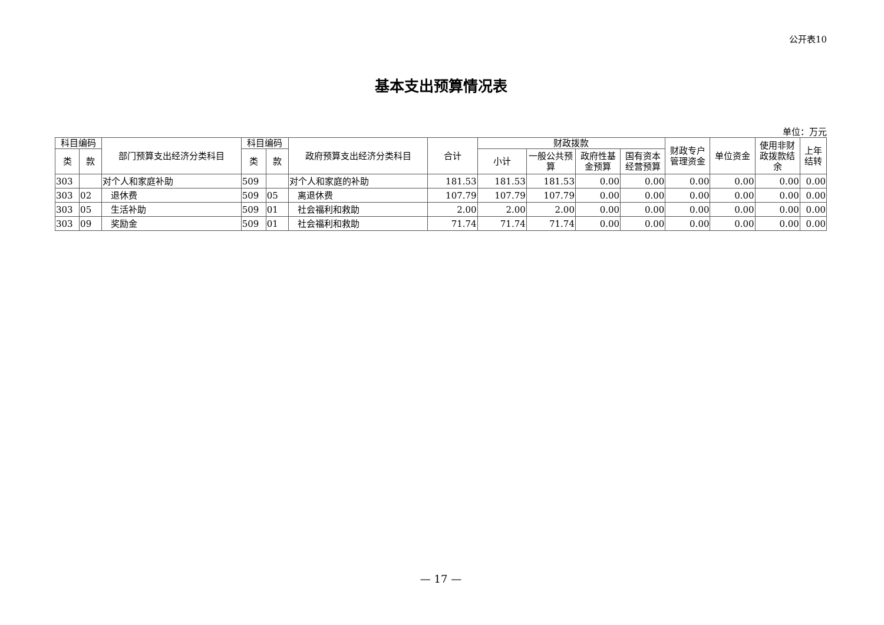公开表10
基本支出预算情况表
单位：万元
| 科目编码 | | 部门预算支出经济分类科目 | 科目编码 | | 政府预算支出经济分类科目 | 合计 | 财政拨款 | | | | 财政专户管理资金 | 单位资金 | 使用非财政拨款结余 | 上年结转 |
| --- | --- | --- | --- | --- | --- | --- | --- | --- | --- | --- | --- | --- | --- | --- |
| 类 | 款 | | 类 | 款 | | | 小计 | 一般公共预算 | 政府性基金预算 | 国有资本经营预算 | | | | |
| 303 | | 对个人和家庭补助 | 509 | | 对个人和家庭的补助 | 181.53 | 181.53 | 181.53 | 0.00 | 0.00 | 0.00 | 0.00 | 0.00 | 0.00 |
| 303 | 02 | 退休费 | 509 | 05 | 离退休费 | 107.79 | 107.79 | 107.79 | 0.00 | 0.00 | 0.00 | 0.00 | 0.00 | 0.00 |
| 303 | 05 | 生活补助 | 509 | 01 | 社会福利和救助 | 2.00 | 2.00 | 2.00 | 0.00 | 0.00 | 0.00 | 0.00 | 0.00 | 0.00 |
| 303 | 09 | 奖励金 | 509 | 01 | 社会福利和救助 | 71.74 | 71.74 | 71.74 | 0.00 | 0.00 | 0.00 | 0.00 | 0.00 | 0.00 |
— 17 —